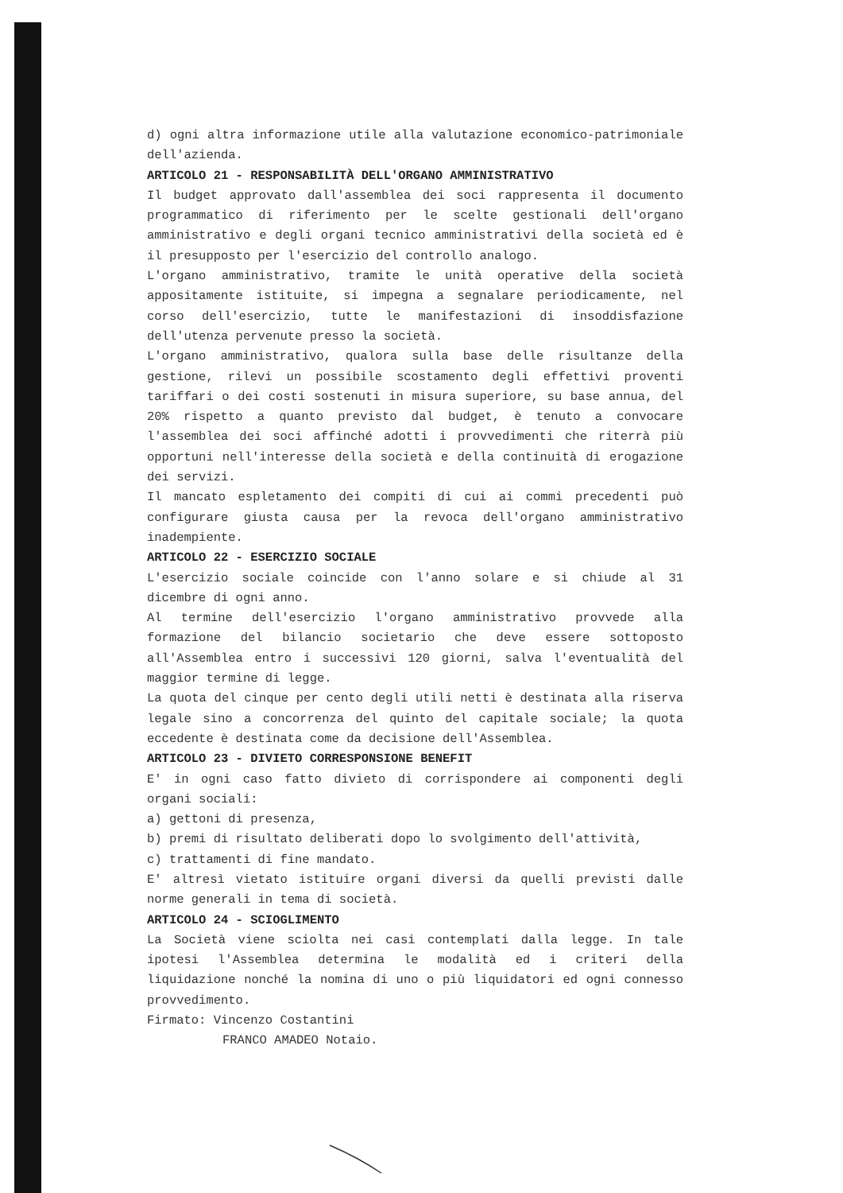d) ogni altra informazione utile alla valutazione economico-patrimoniale dell'azienda.
ARTICOLO 21 - RESPONSABILITÀ DELL'ORGANO AMMINISTRATIVO
Il budget approvato dall'assemblea dei soci rappresenta il documento programmatico di riferimento per le scelte gestionali dell'organo amministrativo e degli organi tecnico amministrativi della società ed è il presupposto per l'esercizio del controllo analogo.
L'organo amministrativo, tramite le unità operative della società appositamente istituite, si impegna a segnalare periodicamente, nel corso dell'esercizio, tutte le manifestazioni di insoddisfazione dell'utenza pervenute presso la società.
L'organo amministrativo, qualora sulla base delle risultanze della gestione, rilevi un possibile scostamento degli effettivi proventi tariffari o dei costi sostenuti in misura superiore, su base annua, del 20% rispetto a quanto previsto dal budget, è tenuto a convocare l'assemblea dei soci affinché adotti i provvedimenti che riterrà più opportuni nell'interesse della società e della continuità di erogazione dei servizi.
Il mancato espletamento dei compiti di cui ai commi precedenti può configurare giusta causa per la revoca dell'organo amministrativo inadempiente.
ARTICOLO 22 - ESERCIZIO SOCIALE
L'esercizio sociale coincide con l'anno solare e si chiude al 31 dicembre di ogni anno.
Al termine dell'esercizio l'organo amministrativo provvede alla formazione del bilancio societario che deve essere sottoposto all'Assemblea entro i successivi 120 giorni, salva l'eventualità del maggior termine di legge.
La quota del cinque per cento degli utili netti è destinata alla riserva legale sino a concorrenza del quinto del capitale sociale; la quota eccedente è destinata come da decisione dell'Assemblea.
ARTICOLO 23 - DIVIETO CORRESPONSIONE BENEFIT
E' in ogni caso fatto divieto di corrispondere ai componenti degli organi sociali:
a) gettoni di presenza,
b) premi di risultato deliberati dopo lo svolgimento dell'attività,
c) trattamenti di fine mandato.
E' altresì vietato istituire organi diversi da quelli previsti dalle norme generali in tema di società.
ARTICOLO 24 - SCIOGLIMENTO
La Società viene sciolta nei casi contemplati dalla legge. In tale ipotesi l'Assemblea determina le modalità ed i criteri della liquidazione nonché la nomina di uno o più liquidatori ed ogni connesso provvedimento.
Firmato: Vincenzo Costantini
FRANCO AMADEO Notaio.